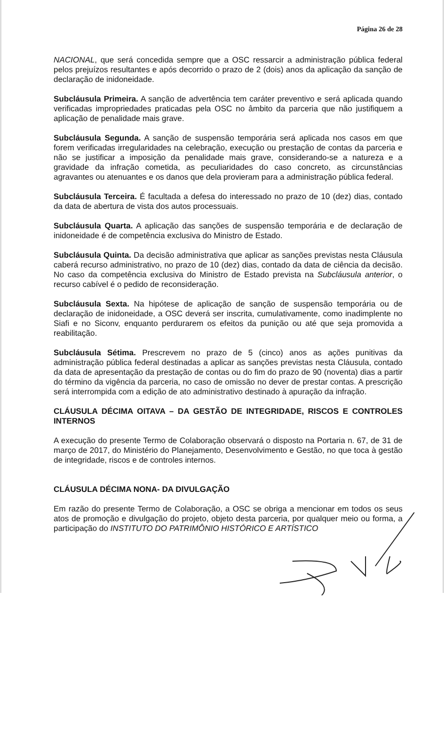Página 26 de 28
NACIONAL, que será concedida sempre que a OSC ressarcir a administração pública federal pelos prejuízos resultantes e após decorrido o prazo de 2 (dois) anos da aplicação da sanção de declaração de inidoneidade.
Subcláusula Primeira. A sanção de advertência tem caráter preventivo e será aplicada quando verificadas impropriedades praticadas pela OSC no âmbito da parceria que não justifiquem a aplicação de penalidade mais grave.
Subcláusula Segunda. A sanção de suspensão temporária será aplicada nos casos em que forem verificadas irregularidades na celebração, execução ou prestação de contas da parceria e não se justificar a imposição da penalidade mais grave, considerando-se a natureza e a gravidade da infração cometida, as peculiaridades do caso concreto, as circunstâncias agravantes ou atenuantes e os danos que dela provieram para a administração pública federal.
Subcláusula Terceira. É facultada a defesa do interessado no prazo de 10 (dez) dias, contado da data de abertura de vista dos autos processuais.
Subcláusula Quarta. A aplicação das sanções de suspensão temporária e de declaração de inidoneidade é de competência exclusiva do Ministro de Estado.
Subcláusula Quinta. Da decisão administrativa que aplicar as sanções previstas nesta Cláusula caberá recurso administrativo, no prazo de 10 (dez) dias, contado da data de ciência da decisão. No caso da competência exclusiva do Ministro de Estado prevista na Subcláusula anterior, o recurso cabível é o pedido de reconsideração.
Subcláusula Sexta. Na hipótese de aplicação de sanção de suspensão temporária ou de declaração de inidoneidade, a OSC deverá ser inscrita, cumulativamente, como inadimplente no Siafi e no Siconv, enquanto perdurarem os efeitos da punição ou até que seja promovida a reabilitação.
Subcláusula Sétima. Prescrevem no prazo de 5 (cinco) anos as ações punitivas da administração pública federal destinadas a aplicar as sanções previstas nesta Cláusula, contado da data de apresentação da prestação de contas ou do fim do prazo de 90 (noventa) dias a partir do término da vigência da parceria, no caso de omissão no dever de prestar contas. A prescrição será interrompida com a edição de ato administrativo destinado à apuração da infração.
CLÁUSULA DÉCIMA OITAVA – DA GESTÃO DE INTEGRIDADE, RISCOS E CONTROLES INTERNOS
A execução do presente Termo de Colaboração observará o disposto na Portaria n. 67, de 31 de março de 2017, do Ministério do Planejamento, Desenvolvimento e Gestão, no que toca à gestão de integridade, riscos e de controles internos.
CLÁUSULA DÉCIMA NONA- DA DIVULGAÇÃO
Em razão do presente Termo de Colaboração, a OSC se obriga a mencionar em todos os seus atos de promoção e divulgação do projeto, objeto desta parceria, por qualquer meio ou forma, a participação do INSTITUTO DO PATRIMÔNIO HISTÓRICO E ARTÍSTICO